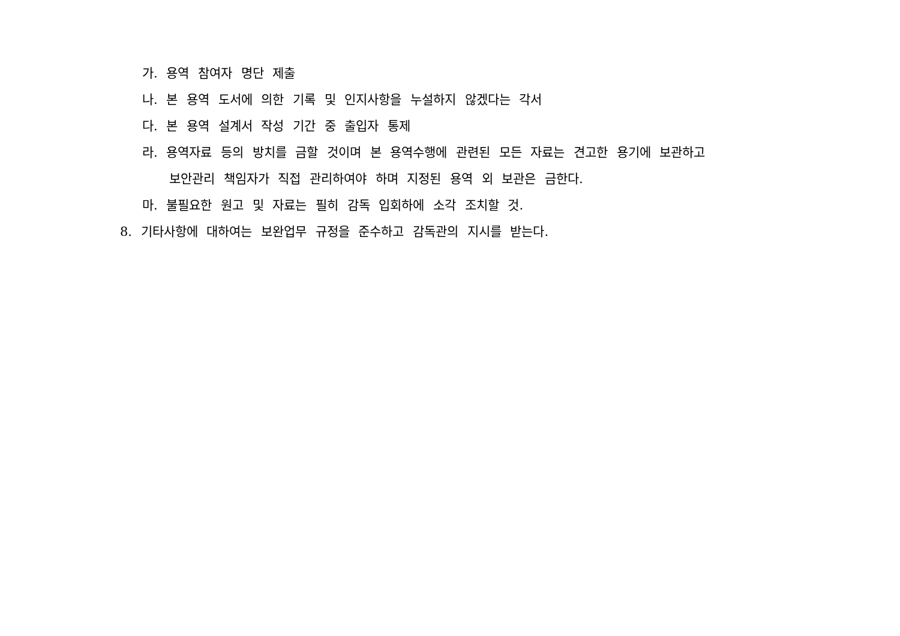가. 용역 참여자 명단 제출
나. 본 용역 도서에 의한 기록 및 인지사항을 누설하지 않겠다는 각서
다. 본 용역 설계서 작성 기간 중 출입자 통제
라. 용역자료 등의 방치를 금할 것이며 본 용역수행에 관련된 모든 자료는 견고한 용기에 보관하고
보안관리 책임자가 직접 관리하여야 하며 지정된 용역 외 보관은 금한다.
마. 불필요한 원고 및 자료는 필히 감독 입회하에 소각 조치할 것.
8. 기타사항에 대하여는 보완업무 규정을 준수하고 감독관의 지시를 받는다.